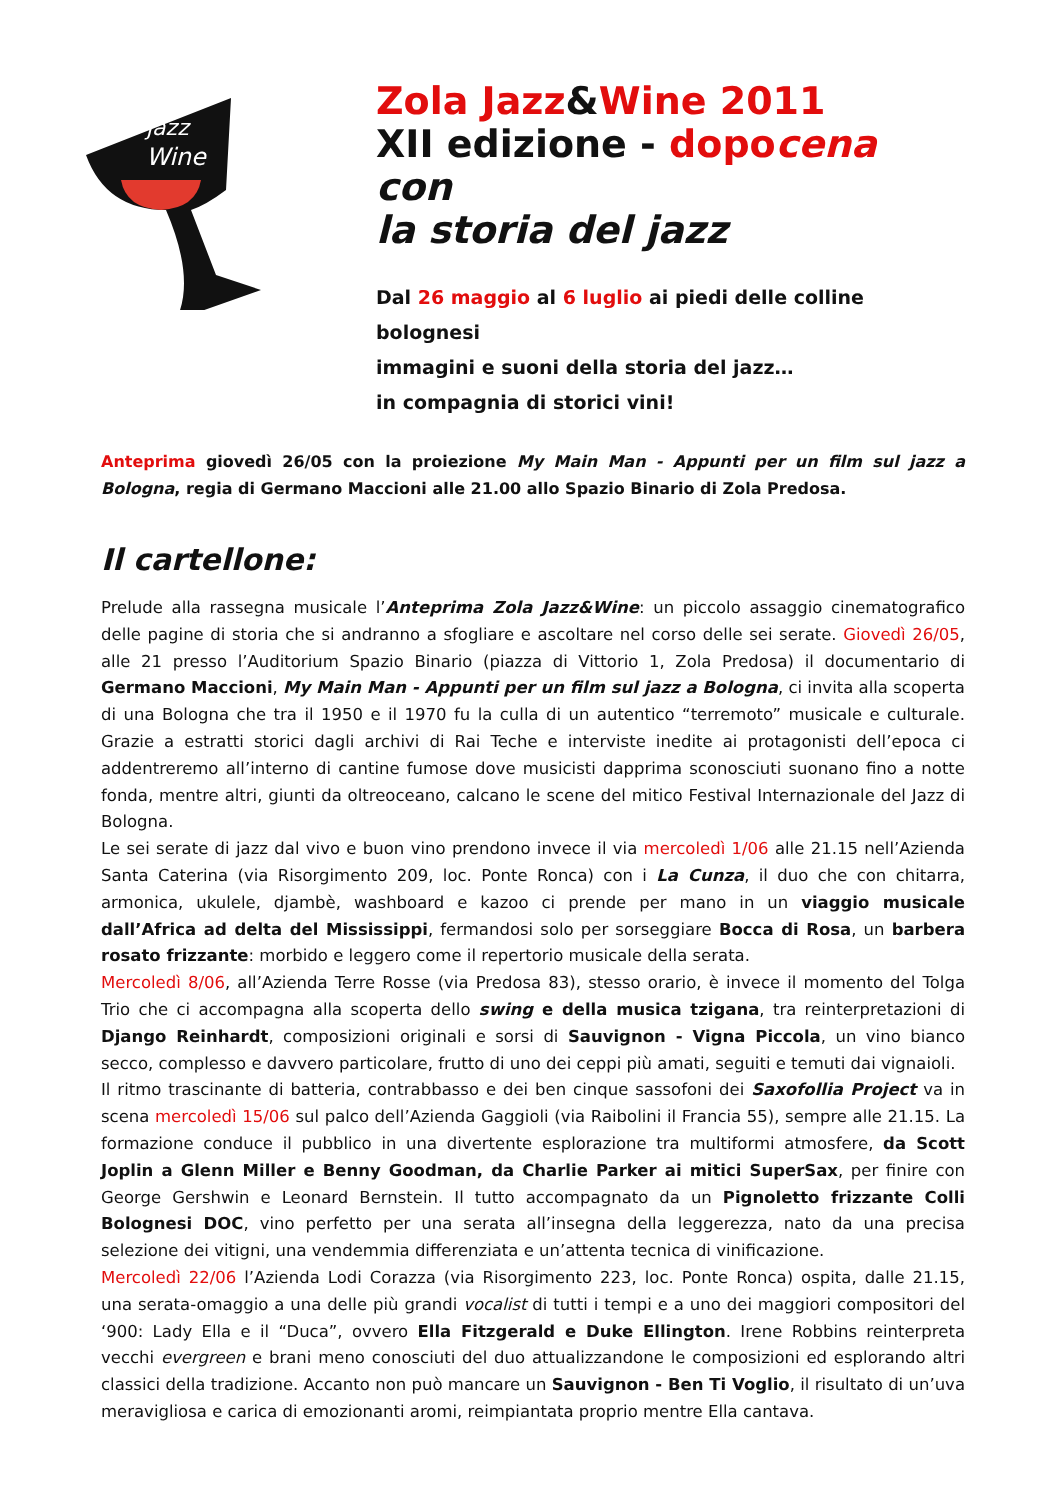jazz
Wine
Zola Jazz&Wine 2011
XII edizione - dopo cena con
la storia del jazz
Dal 26 maggio al 6 luglio ai piedi delle colline bolognesi
immagini e suoni della storia del jazz…
in compagnia di storici vini!
Anteprima giovedì 26/05 con la proiezione My Main Man - Appunti per un film sul jazz a Bologna, regia di Germano Maccioni alle 21.00 allo Spazio Binario di Zola Predosa.
Il cartellone:
Prelude alla rassegna musicale l’Anteprima Zola Jazz&Wine: un piccolo assaggio cinematografico delle pagine di storia che si andranno a sfogliare e ascoltare nel corso delle sei serate. Giovedì 26/05, alle 21 presso l’Auditorium Spazio Binario (piazza di Vittorio 1, Zola Predosa) il documentario di Germano Maccioni, My Main Man - Appunti per un film sul jazz a Bologna, ci invita alla scoperta di una Bologna che tra il 1950 e il 1970 fu la culla di un autentico “terremoto” musicale e culturale. Grazie a estratti storici dagli archivi di Rai Teche e interviste inedite ai protagonisti dell’epoca ci addentreremo all’interno di cantine fumose dove musicisti dapprima sconosciuti suonano fino a notte fonda, mentre altri, giunti da oltreoceano, calcano le scene del mitico Festival Internazionale del Jazz di Bologna.
Le sei serate di jazz dal vivo e buon vino prendono invece il via mercoledì 1/06 alle 21.15 nell’Azienda Santa Caterina (via Risorgimento 209, loc. Ponte Ronca) con i La Cunza, il duo che con chitarra, armonica, ukulele, djambè, washboard e kazoo ci prende per mano in un viaggio musicale dall’Africa ad delta del Mississippi, fermandosi solo per sorseggiare Bocca di Rosa, un barbera rosato frizzante: morbido e leggero come il repertorio musicale della serata.
Mercoledì 8/06, all’Azienda Terre Rosse (via Predosa 83), stesso orario, è invece il momento del Tolga Trio che ci accompagna alla scoperta dello swing e della musica tzigana, tra reinterpretazioni di Django Reinhardt, composizioni originali e sorsi di Sauvignon - Vigna Piccola, un vino bianco secco, complesso e davvero particolare, frutto di uno dei ceppi più amati, seguiti e temuti dai vignaioli.
Il ritmo trascinante di batteria, contrabbasso e dei ben cinque sassofoni dei Saxofollia Project va in scena mercoledì 15/06 sul palco dell’Azienda Gaggioli (via Raibolini il Francia 55), sempre alle 21.15. La formazione conduce il pubblico in una divertente esplorazione tra multiformi atmosfere, da Scott Joplin a Glenn Miller e Benny Goodman, da Charlie Parker ai mitici SuperSax, per finire con George Gershwin e Leonard Bernstein. Il tutto accompagnato da un Pignoletto frizzante Colli Bolognesi DOC, vino perfetto per una serata all’insegna della leggerezza, nato da una precisa selezione dei vitigni, una vendemmia differenziata e un’attenta tecnica di vinificazione.
Mercoledì 22/06 l’Azienda Lodi Corazza (via Risorgimento 223, loc. Ponte Ronca) ospita, dalle 21.15, una serata-omaggio a una delle più grandi vocalist di tutti i tempi e a uno dei maggiori compositori del ‘900: Lady Ella e il “Duca”, ovvero Ella Fitzgerald e Duke Ellington. Irene Robbins reinterpreta vecchi evergreen e brani meno conosciuti del duo attualizzandone le composizioni ed esplorando altri classici della tradizione. Accanto non può mancare un Sauvignon - Ben Ti Voglio, il risultato di un’uva meravigliosa e carica di emozionanti aromi, reimpiantata proprio mentre Ella cantava.